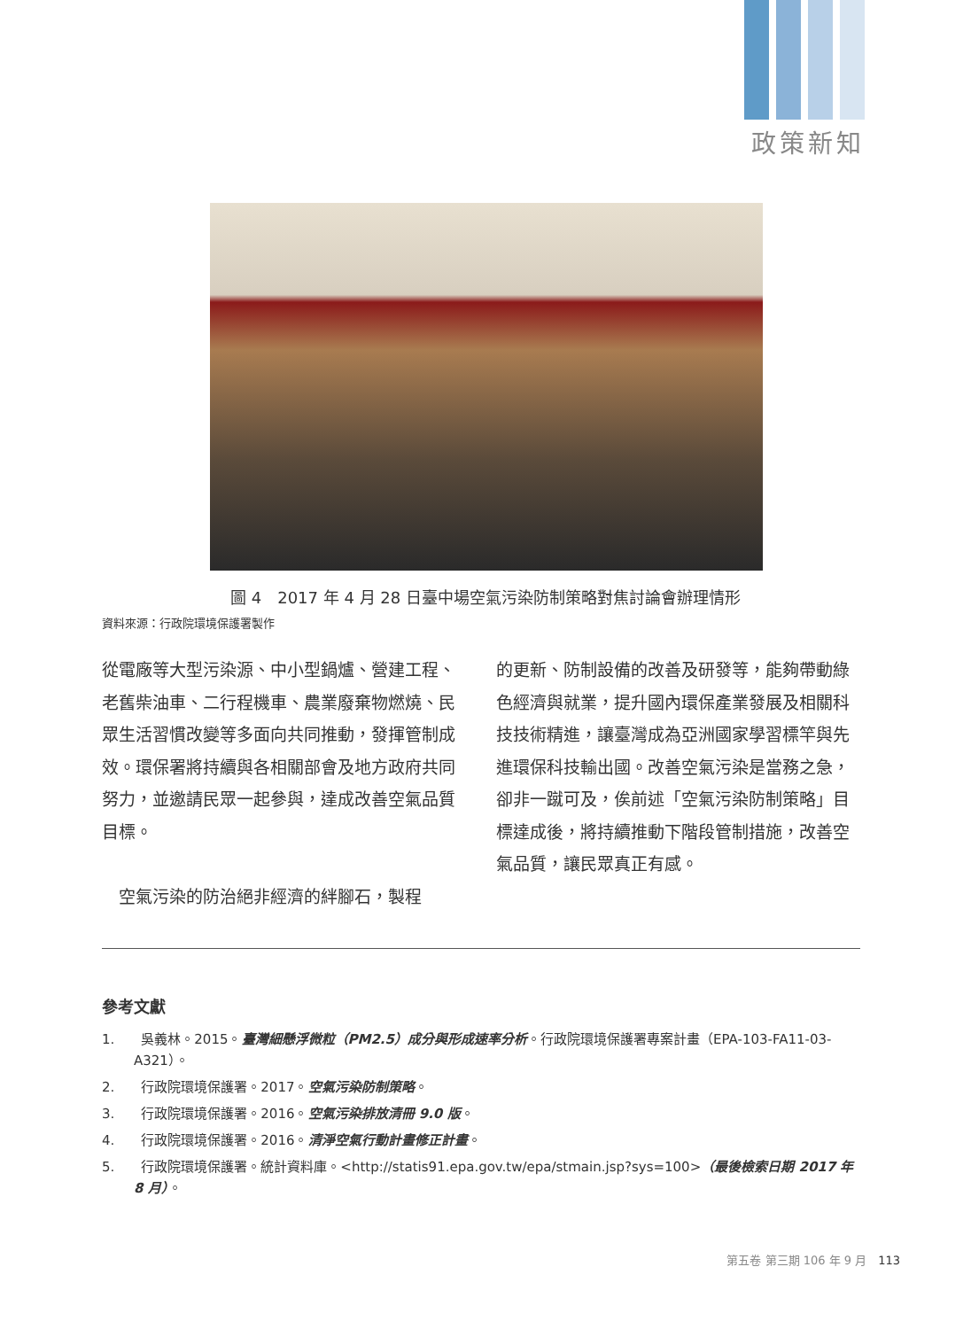政策新知
圖 4　2017 年 4 月 28 日臺中場空氣污染防制策略對焦討論會辦理情形
資料來源：行政院環境保護署製作
從電廠等大型污染源、中小型鍋爐、營建工程、老舊柴油車、二行程機車、農業廢棄物燃燒、民眾生活習慣改變等多面向共同推動，發揮管制成效。環保署將持續與各相關部會及地方政府共同努力，並邀請民眾一起參與，達成改善空氣品質目標。
　空氣污染的防治絕非經濟的絆腳石，製程
的更新、防制設備的改善及研發等，能夠帶動綠色經濟與就業，提升國內環保產業發展及相關科技技術精進，讓臺灣成為亞洲國家學習標竿與先進環保科技輸出國。改善空氣污染是當務之急，卻非一蹴可及，俟前述「空氣污染防制策略」目標達成後，將持續推動下階段管制措施，改善空氣品質，讓民眾真正有感。
參考文獻
1.　　吳義林。2015。臺灣細懸浮微粒（PM2.5）成分與形成速率分析。行政院環境保護署專案計畫（EPA-103-FA11-03-A321）。
2.　　行政院環境保護署。2017。空氣污染防制策略。
3.　　行政院環境保護署。2016。空氣污染排放清冊 9.0 版。
4.　　行政院環境保護署。2016。清淨空氣行動計畫修正計畫。
5.　　行政院環境保護署。統計資料庫。<http://statis91.epa.gov.tw/epa/stmain.jsp?sys=100>（最後檢索日期 2017 年 8 月）。
第五卷 第三期 106 年 9 月　113